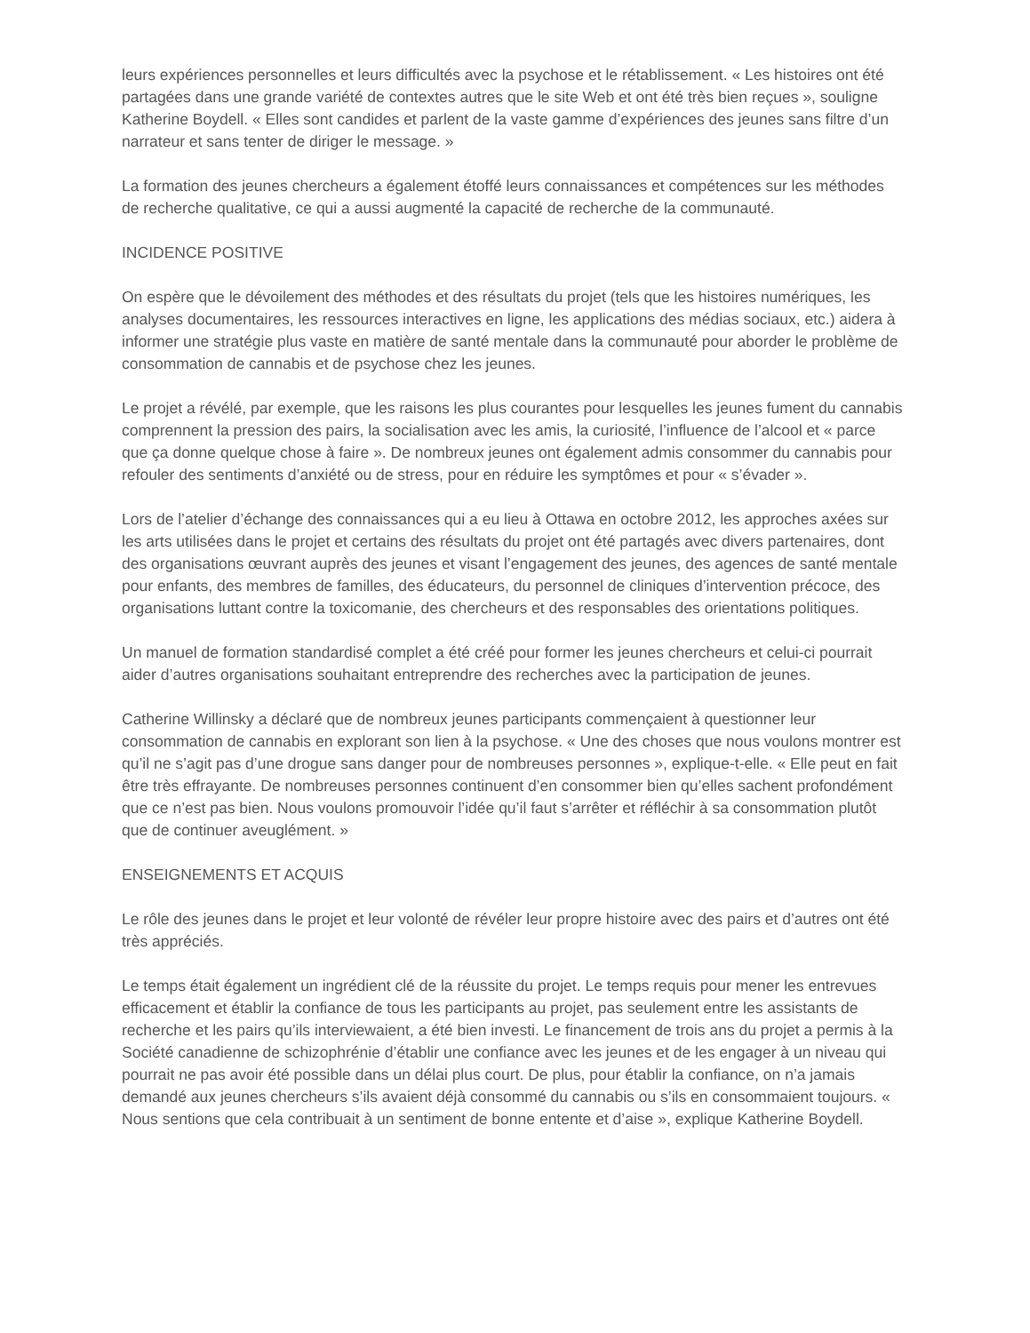leurs expériences personnelles et leurs difficultés avec la psychose et le rétablissement. « Les histoires ont été partagées dans une grande variété de contextes autres que le site Web et ont été très bien reçues », souligne Katherine Boydell. « Elles sont candides et parlent de la vaste gamme d’expériences des jeunes sans filtre d’un narrateur et sans tenter de diriger le message. »
La formation des jeunes chercheurs a également étoffé leurs connaissances et compétences sur les méthodes de recherche qualitative, ce qui a aussi augmenté la capacité de recherche de la communauté.
INCIDENCE POSITIVE
On espère que le dévoilement des méthodes et des résultats du projet (tels que les histoires numériques, les analyses documentaires, les ressources interactives en ligne, les applications des médias sociaux, etc.) aidera à informer une stratégie plus vaste en matière de santé mentale dans la communauté pour aborder le problème de consommation de cannabis et de psychose chez les jeunes.
Le projet a révélé, par exemple, que les raisons les plus courantes pour lesquelles les jeunes fument du cannabis comprennent la pression des pairs, la socialisation avec les amis, la curiosité, l’influence de l’alcool et « parce que ça donne quelque chose à faire ». De nombreux jeunes ont également admis consommer du cannabis pour refouler des sentiments d’anxiété ou de stress, pour en réduire les symptômes et pour « s’évader ».
Lors de l’atelier d’échange des connaissances qui a eu lieu à Ottawa en octobre 2012, les approches axées sur les arts utilisées dans le projet et certains des résultats du projet ont été partagés avec divers partenaires, dont des organisations œuvrant auprès des jeunes et visant l’engagement des jeunes, des agences de santé mentale pour enfants, des membres de familles, des éducateurs, du personnel de cliniques d’intervention précoce, des organisations luttant contre la toxicomanie, des chercheurs et des responsables des orientations politiques.
Un manuel de formation standardisé complet a été créé pour former les jeunes chercheurs et celui-ci pourrait aider d’autres organisations souhaitant entreprendre des recherches avec la participation de jeunes.
Catherine Willinsky a déclaré que de nombreux jeunes participants commençaient à questionner leur consommation de cannabis en explorant son lien à la psychose. « Une des choses que nous voulons montrer est qu’il ne s’agit pas d’une drogue sans danger pour de nombreuses personnes », explique-t-elle. « Elle peut en fait être très effrayante. De nombreuses personnes continuent d’en consommer bien qu’elles sachent profondément que ce n’est pas bien. Nous voulons promouvoir l’idée qu’il faut s’arrêter et réfléchir à sa consommation plutôt que de continuer aveuglément. »
ENSEIGNEMENTS ET ACQUIS
Le rôle des jeunes dans le projet et leur volonté de révéler leur propre histoire avec des pairs et d’autres ont été très appréciés.
Le temps était également un ingrédient clé de la réussite du projet. Le temps requis pour mener les entrevues efficacement et établir la confiance de tous les participants au projet, pas seulement entre les assistants de recherche et les pairs qu’ils interviewaient, a été bien investi. Le financement de trois ans du projet a permis à la Société canadienne de schizophrénie d’établir une confiance avec les jeunes et de les engager à un niveau qui pourrait ne pas avoir été possible dans un délai plus court. De plus, pour établir la confiance, on n’a jamais demandé aux jeunes chercheurs s’ils avaient déjà consommé du cannabis ou s’ils en consommaient toujours. « Nous sentions que cela contribuait à un sentiment de bonne entente et d’aise », explique Katherine Boydell.